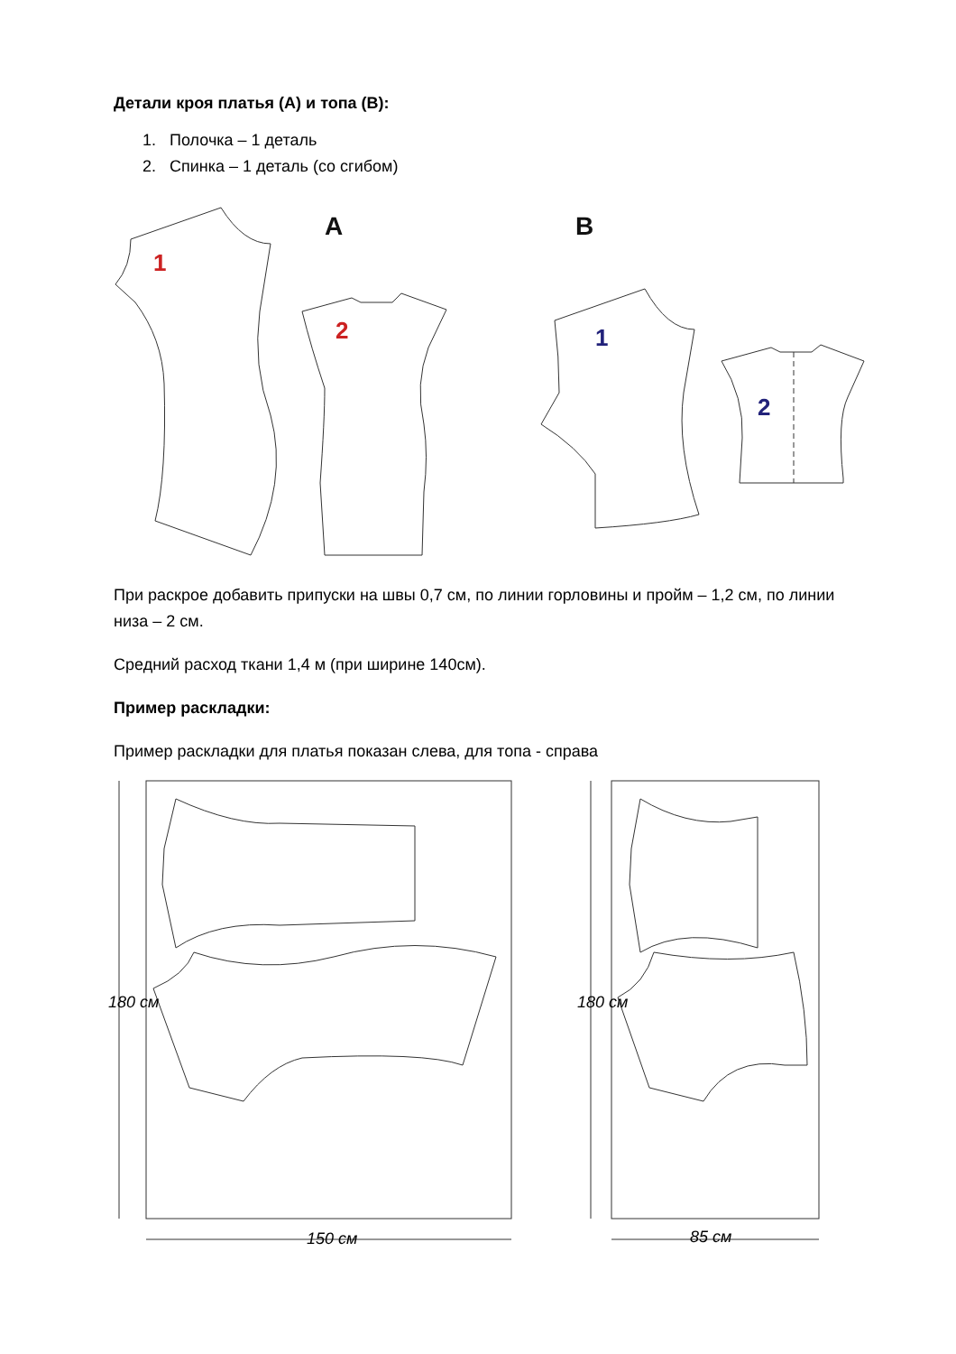Детали кроя платья (А) и топа (В):
1. Полочка – 1 деталь
2. Спинка – 1 деталь (со сгибом)
A
B
1
2
1
2
При раскрое добавить припуски на швы 0,7 см, по линии горловины и пройм – 1,2 см, по линии низа – 2 см.
Средний расход ткани 1,4 м (при ширине 140см).
Пример раскладки:
Пример раскладки для платья показан слева, для топа - справа
180 см 180 см
150 см 85 см